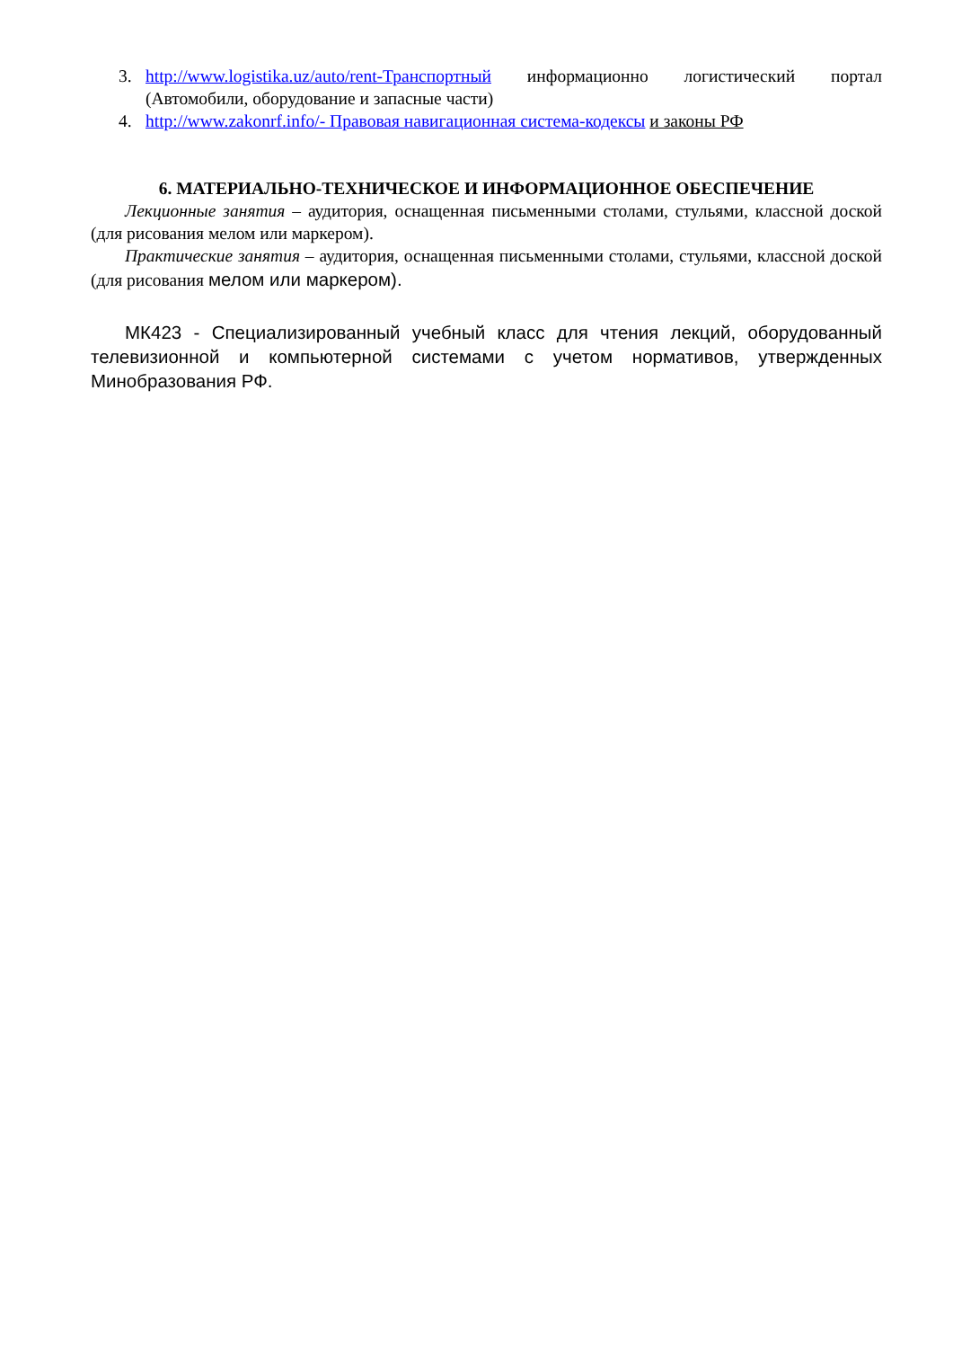3. http://www.logistika.uz/auto/rent-Транспортный информационно логистический портал (Автомобили, оборудование и запасные части)
4. http://www.zakonrf.info/- Правовая навигационная система-кодексы и законы РФ
6. МАТЕРИАЛЬНО-ТЕХНИЧЕСКОЕ И ИНФОРМАЦИОННОЕ ОБЕСПЕЧЕНИЕ
Лекционные занятия – аудитория, оснащенная письменными столами, стульями, классной доской (для рисования мелом или маркером).
Практические занятия – аудитория, оснащенная письменными столами, стульями, классной доской (для рисования мелом или маркером).
МК423 - Специализированный учебный класс для чтения лекций, оборудованный телевизионной и компьютерной системами с учетом нормативов, утвержденных Минобразования РФ.